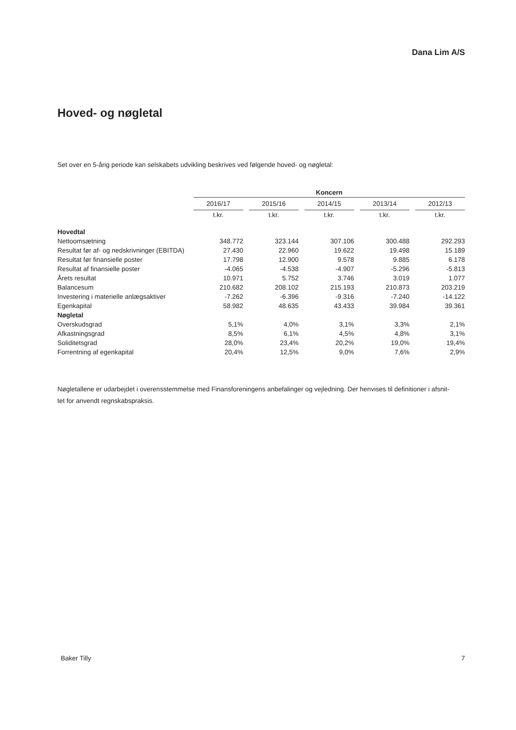Dana Lim A/S
Hoved- og nøgletal
Set over en 5-årig periode kan selskabets udvikling beskrives ved følgende hoved- og nøgletal:
| | Koncern | | | | | | | | |
| | 2016/17 | | 2015/16 | | 2014/15 | | 2013/14 | | 2012/13 |
| | t.kr. | | t.kr. | | t.kr. | | t.kr. | | t.kr. |
| Hovedtal | | | | | | | | | |
| Nettoomsætning | 348.772 | | 323.144 | | 307.106 | | 300.488 | | 292.293 |
| Resultat før af- og nedskrivninger (EBITDA) | 27.430 | | 22.960 | | 19.622 | | 19.498 | | 15.189 |
| Resultat før finansielle poster | 17.798 | | 12.900 | | 9.578 | | 9.885 | | 6.178 |
| Resultat af finansielle poster | -4.065 | | -4.538 | | -4.907 | | -5.296 | | -5.813 |
| Årets resultat | 10.971 | | 5.752 | | 3.746 | | 3.019 | | 1.077 |
| Balancesum | 210.682 | | 208.102 | | 215.193 | | 210.873 | | 203.219 |
| Investering i materielle anlægsaktiver | -7.262 | | -6.396 | | -9.316 | | -7.240 | | -14.122 |
| Egenkapital | 58.982 | | 48.635 | | 43.433 | | 39.984 | | 39.361 |
| Nøgletal | | | | | | | | | |
| Overskudsgrad | 5,1% | | 4,0% | | 3,1% | | 3,3% | | 2,1% |
| Afkastningsgrad | 8,5% | | 6,1% | | 4,5% | | 4,8% | | 3,1% |
| Soliditetsgrad | 28,0% | | 23,4% | | 20,2% | | 19,0% | | 19,4% |
| Forrentning af egenkapital | 20,4% | | 12,5% | | 9,0% | | 7,6% | | 2,9% |
Nøgletallene er udarbejdet i overensstemmelse med Finansforeningens anbefalinger og vejledning. Der henvises til definitioner i afsnit-
tet for anvendt regnskabspraksis.
Baker Tilly 7